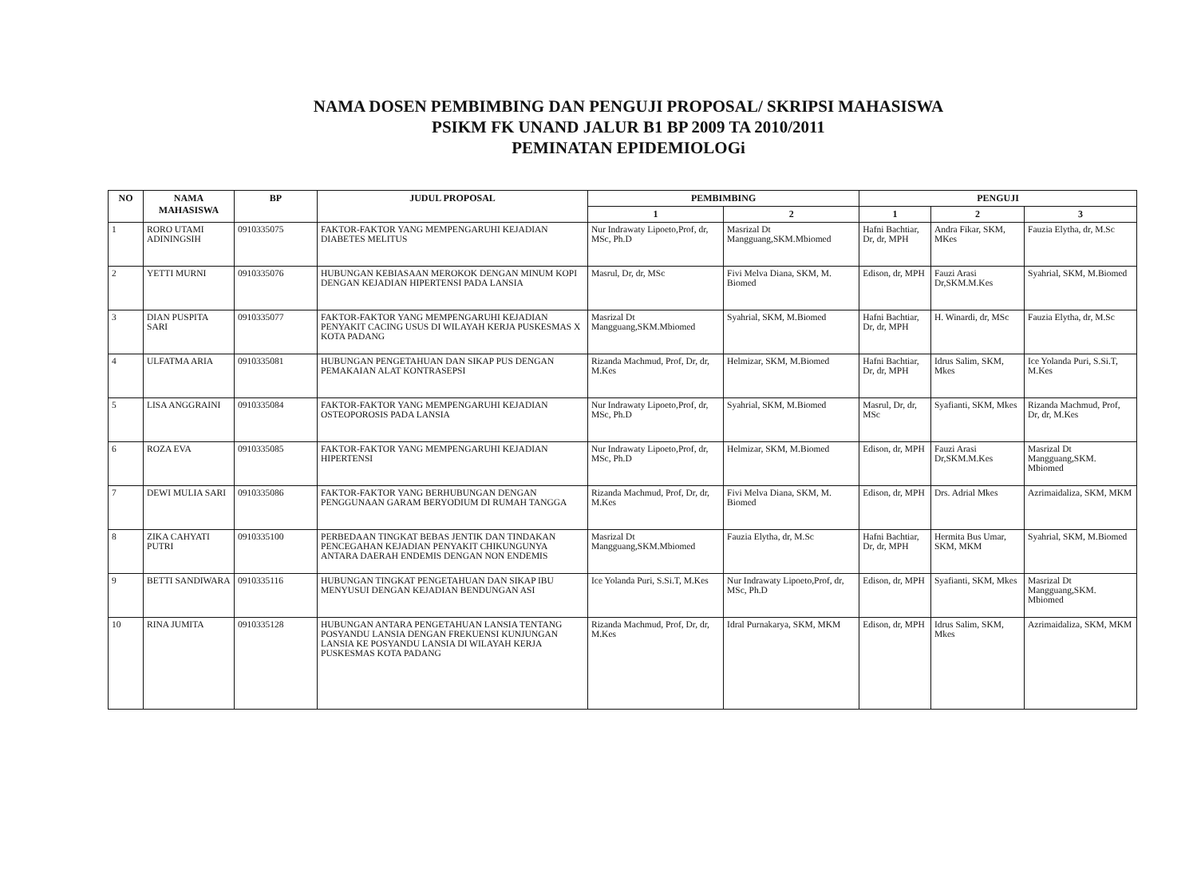NAMA DOSEN PEMBIMBING DAN PENGUJI PROPOSAL/ SKRIPSI MAHASISWA
PSIKM FK UNAND JALUR B1 BP 2009 TA 2010/2011
PEMINATAN EPIDEMIOLOGi
| NO | NAMA MAHASISWA | BP | JUDUL PROPOSAL | PEMBIMBING | | PENGUJI | | |
| --- | --- | --- | --- | --- | --- | --- | --- | --- |
| | | | | 1 | 2 | 1 | 2 | 3 |
| 1 | RORO UTAMI ADININGSIH | 0910335075 | FAKTOR-FAKTOR YANG MEMPENGARUHI KEJADIAN DIABETES MELITUS | Nur Indrawaty Lipoeto,Prof, dr, MSc, Ph.D | Masrizal Dt Mangguang,SKM.Mbiomed | Hafni Bachtiar, Dr, dr, MPH | Andra Fikar, SKM, MKes | Fauzia Elytha, dr, M.Sc |
| 2 | YETTI MURNI | 0910335076 | HUBUNGAN KEBIASAAN MEROKOK DENGAN MINUM KOPI DENGAN KEJADIAN HIPERTENSI PADA LANSIA | Masrul, Dr, dr, MSc | Fivi Melva Diana, SKM, M. Biomed | Edison, dr, MPH | Fauzi Arasi Dr,SKM.M.Kes | Syahrial, SKM, M.Biomed |
| 3 | DIAN PUSPITA SARI | 0910335077 | FAKTOR-FAKTOR YANG MEMPENGARUHI KEJADIAN PENYAKIT CACING USUS DI WILAYAH KERJA PUSKESMAS X KOTA PADANG | Masrizal Dt Mangguang,SKM.Mbiomed | Syahrial, SKM, M.Biomed | Hafni Bachtiar, Dr, dr, MPH | H. Winardi, dr, MSc | Fauzia Elytha, dr, M.Sc |
| 4 | ULFATMA ARIA | 0910335081 | HUBUNGAN PENGETAHUAN DAN SIKAP PUS DENGAN PEMAKAIAN ALAT KONTRASEPSI | Rizanda Machmud, Prof, Dr, dr, M.Kes | Helmizar, SKM, M.Biomed | Hafni Bachtiar, Dr, dr, MPH | Idrus Salim, SKM, Mkes | Ice Yolanda Puri, S.Si.T, M.Kes |
| 5 | LISA ANGGRAINI | 0910335084 | FAKTOR-FAKTOR YANG MEMPENGARUHI KEJADIAN OSTEOPOROSIS PADA LANSIA | Nur Indrawaty Lipoeto,Prof, dr, MSc, Ph.D | Syahrial, SKM, M.Biomed | Masrul, Dr, dr, MSc | Syafianti, SKM, Mkes | Rizanda Machmud, Prof, Dr, dr, M.Kes |
| 6 | ROZA EVA | 0910335085 | FAKTOR-FAKTOR YANG MEMPENGARUHI KEJADIAN HIPERTENSI | Nur Indrawaty Lipoeto,Prof, dr, MSc, Ph.D | Helmizar, SKM, M.Biomed | Edison, dr, MPH | Fauzi Arasi Dr,SKM.M.Kes | Masrizal Dt Mangguang,SKM. Mbiomed |
| 7 | DEWI MULIA SARI | 0910335086 | FAKTOR-FAKTOR YANG BERHUBUNGAN DENGAN PENGGUNAAN GARAM BERYODIUM DI RUMAH TANGGA | Rizanda Machmud, Prof, Dr, dr, M.Kes | Fivi Melva Diana, SKM, M. Biomed | Edison, dr, MPH | Drs. Adrial Mkes | Azrimaidaliza, SKM, MKM |
| 8 | ZIKA CAHYATI PUTRI | 0910335100 | PERBEDAAN TINGKAT BEBAS JENTIK DAN TINDAKAN PENCEGAHAN KEJADIAN PENYAKIT CHIKUNGUNYA ANTARA DAERAH ENDEMIS DENGAN NON ENDEMIS | Masrizal Dt Mangguang,SKM.Mbiomed | Fauzia Elytha, dr, M.Sc | Hafni Bachtiar, Dr, dr, MPH | Hermita Bus Umar, SKM, MKM | Syahrial, SKM, M.Biomed |
| 9 | BETTI SANDIWARA | 0910335116 | HUBUNGAN TINGKAT PENGETAHUAN DAN SIKAP IBU MENYUSUI DENGAN KEJADIAN BENDUNGAN ASI | Ice Yolanda Puri, S.Si.T, M.Kes | Nur Indrawaty Lipoeto,Prof, dr, MSc, Ph.D | Edison, dr, MPH | Syafianti, SKM, Mkes | Masrizal Dt Mangguang,SKM. Mbiomed |
| 10 | RINA JUMITA | 0910335128 | HUBUNGAN ANTARA PENGETAHUAN LANSIA TENTANG POSYANDU LANSIA DENGAN FREKUENSI KUNJUNGAN LANSIA KE POSYANDU LANSIA DI WILAYAH KERJA PUSKESMAS KOTA PADANG | Rizanda Machmud, Prof, Dr, dr, M.Kes | Idral Purnakarya, SKM, MKM | Edison, dr, MPH | Idrus Salim, SKM, Mkes | Azrimaidaliza, SKM, MKM |